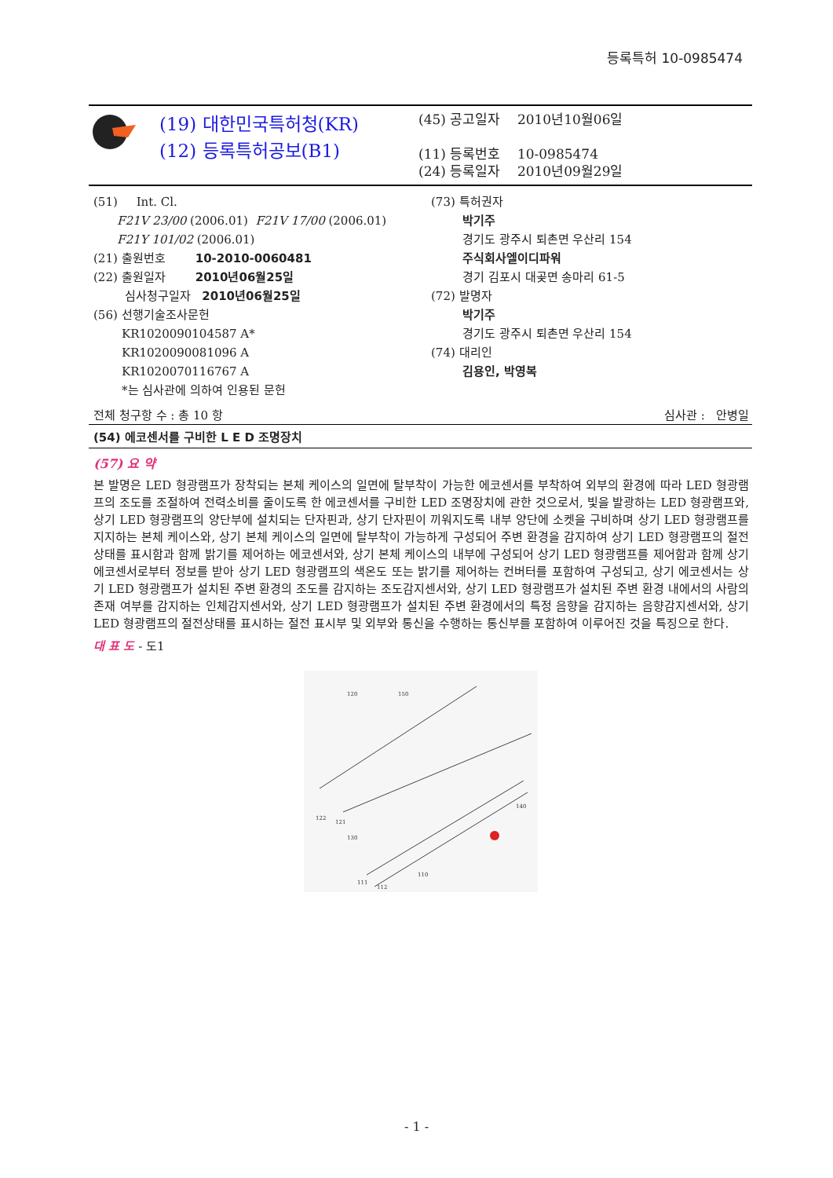등록특허 10-0985474
(19) 대한민국특허청(KR)
(12) 등록특허공보(B1)
(45) 공고일자 2010년10월06일
(11) 등록번호 10-0985474
(24) 등록일자 2010년09월29일
(51) Int. Cl.
F21V 23/00 (2006.01) F21V 17/00 (2006.01)
F21Y 101/02 (2006.01)
(21) 출원번호 10-2010-0060481
(22) 출원일자 2010년06월25일
심사청구일자 2010년06월25일
(56) 선행기술조사문헌
KR1020090104587 A*
KR1020090081096 A
KR1020070116767 A
*는 심사관에 의하여 인용된 문헌
(73) 특허권자
박기주
경기도 광주시 퇴촌면 우산리 154
주식회사엘이디파워
경기 김포시 대곶면 송마리 61-5
(72) 발명자
박기주
경기도 광주시 퇴촌면 우산리 154
(74) 대리인
김용인, 박영복
전체 청구항 수 : 총 10 항 심사관 : 안병일
(54) 에코센서를 구비한 L E D 조명장치
(57) 요 약
본 발명은 LED 형광램프가 장착되는 본체 케이스의 일면에 탈부착이 가능한 에코센서를 부착하여 외부의 환경에 따라 LED 형광램프의 조도를 조절하여 전력소비를 줄이도록 한 에코센서를 구비한 LED 조명장치에 관한 것으로서, 빛을 발광하는 LED 형광램프와, 상기 LED 형광램프의 양단부에 설치되는 단자핀과, 상기 단자핀이 끼워지도록 내부 양단에 소켓을 구비하며 상기 LED 형광램프를 지지하는 본체 케이스와, 상기 본체 케이스의 일면에 탈부착이 가능하게 구성되어 주변 환경을 감지하여 상기 LED 형광램프의 절전상태를 표시함과 함께 밝기를 제어하는 에코센서와, 상기 본체 케이스의 내부에 구성되어 상기 LED 형광램프를 제어함과 함께 상기 에코센서로부터 정보를 받아 상기 LED 형광램프의 색온도 또는 밝기를 제어하는 컨버터를 포함하여 구성되고, 상기 에코센서는 상기 LED 형광램프가 설치된 주변 환경의 조도를 감지하는 조도감지센서와, 상기 LED 형광램프가 설치된 주변 환경 내에서의 사람의 존재 여부를 감지하는 인체감지센서와, 상기 LED 형광램프가 설치된 주변 환경에서의 특정 음향을 감지하는 음향감지센서와, 상기 LED 형광램프의 절전상태를 표시하는 절전 표시부 및 외부와 통신을 수행하는 통신부를 포함하여 이루어진 것을 특징으로 한다.
대 표 도 - 도1
120
150
140
122
121
130
110
111
112
- 1 -